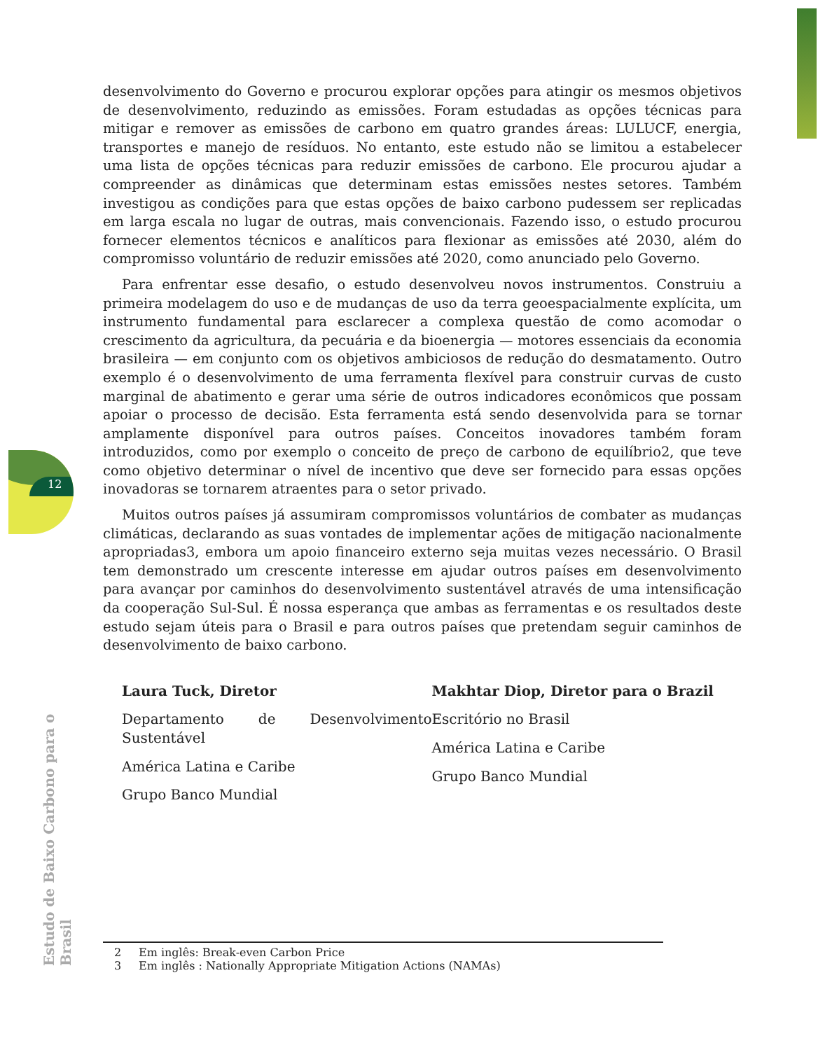12
desenvolvimento do Governo e procurou explorar opções para atingir os mesmos objetivos de desenvolvimento, reduzindo as emissões. Foram estudadas as opções técnicas para mitigar e remover as emissões de carbono em quatro grandes áreas: LULUCF, energia, transportes e manejo de resíduos. No entanto, este estudo não se limitou a estabelecer uma lista de opções técnicas para reduzir emissões de carbono. Ele procurou ajudar a compreender as dinâmicas que determinam estas emissões nestes setores. Também investigou as condições para que estas opções de baixo carbono pudessem ser replicadas em larga escala no lugar de outras, mais convencionais. Fazendo isso, o estudo procurou fornecer elementos técnicos e analíticos para flexionar as emissões até 2030, além do compromisso voluntário de reduzir emissões até 2020, como anunciado pelo Governo.
Para enfrentar esse desafio, o estudo desenvolveu novos instrumentos. Construiu a primeira modelagem do uso e de mudanças de uso da terra geoespacialmente explícita, um instrumento fundamental para esclarecer a complexa questão de como acomodar o crescimento da agricultura, da pecuária e da bioenergia — motores essenciais da economia brasileira — em conjunto com os objetivos ambiciosos de redução do desmatamento. Outro exemplo é o desenvolvimento de uma ferramenta flexível para construir curvas de custo marginal de abatimento e gerar uma série de outros indicadores econômicos que possam apoiar o processo de decisão. Esta ferramenta está sendo desenvolvida para se tornar amplamente disponível para outros países. Conceitos inovadores também foram introduzidos, como por exemplo o conceito de preço de carbono de equilíbrio2, que teve como objetivo determinar o nível de incentivo que deve ser fornecido para essas opções inovadoras se tornarem atraentes para o setor privado.
Muitos outros países já assumiram compromissos voluntários de combater as mudanças climáticas, declarando as suas vontades de implementar ações de mitigação nacionalmente apropriadas3, embora um apoio financeiro externo seja muitas vezes necessário. O Brasil tem demonstrado um crescente interesse em ajudar outros países em desenvolvimento para avançar por caminhos do desenvolvimento sustentável através de uma intensificação da cooperação Sul-Sul. É nossa esperança que ambas as ferramentas e os resultados deste estudo sejam úteis para o Brasil e para outros países que pretendam seguir caminhos de desenvolvimento de baixo carbono.
Laura Tuck, Diretor
Departamento de Desenvolvimento Sustentável
América Latina e Caribe
Grupo Banco Mundial
Makhtar Diop, Diretor para o Brazil
Escritório no Brasil
América Latina e Caribe
Grupo Banco Mundial
2 Em inglês: Break-even Carbon Price
3 Em inglês : Nationally Appropriate Mitigation Actions (NAMAs)
Estudo de Baixo Carbono para o Brasil